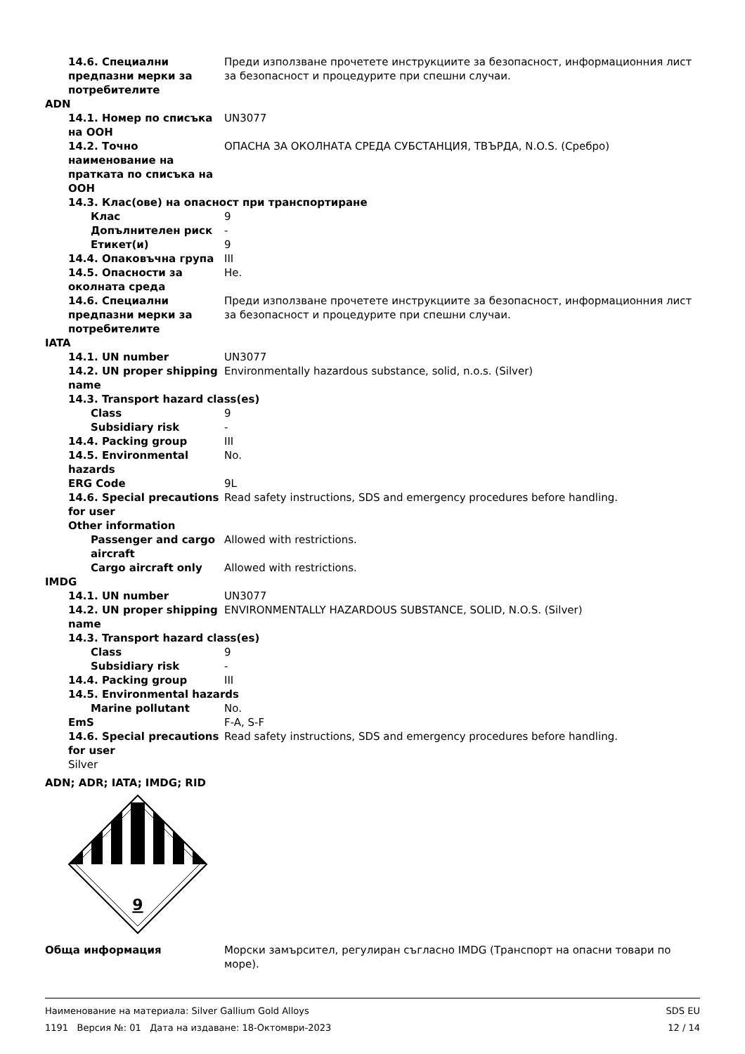14.6. Специални предпазни мерки за потребителите
Преди използване прочетете инструкциите за безопасност, информационния лист за безопасност и процедурите при спешни случаи.
ADN
14.1. Номер по списъка на ООН
UN3077
14.2. Точно наименование на пратката по списъка на ООН
ОПАСНА ЗА ОКОЛНАТА СРЕДА СУБСТАНЦИЯ, ТВЪРДА, N.O.S. (Сребро)
14.3. Клас(ове) на опасност при транспортиране
Клас 9
Допълнителен риск -
Етикет(и) 9
14.4. Опаковъчна група III
14.5. Опасности за околната среда
Не.
14.6. Специални предпазни мерки за потребителите
Преди използване прочетете инструкциите за безопасност, информационния лист за безопасност и процедурите при спешни случаи.
IATA
14.1. UN number UN3077
14.2. UN proper shipping name
Environmentally hazardous substance, solid, n.o.s. (Silver)
14.3. Transport hazard class(es)
Class 9
Subsidiary risk -
14.4. Packing group III
14.5. Environmental hazards
No.
ERG Code 9L
14.6. Special precautions for user
Read safety instructions, SDS and emergency procedures before handling.
Other information
Passenger and cargo aircraft
Allowed with restrictions.
Cargo aircraft only Allowed with restrictions.
IMDG
14.1. UN number UN3077
14.2. UN proper shipping name
ENVIRONMENTALLY HAZARDOUS SUBSTANCE, SOLID, N.O.S. (Silver)
14.3. Transport hazard class(es)
Class 9
Subsidiary risk -
14.4. Packing group III
14.5. Environmental hazards
Marine pollutant No.
EmS F-A, S-F
14.6. Special precautions for user
Read safety instructions, SDS and emergency procedures before handling.
Silver
ADN; ADR; IATA; IMDG; RID
9
Обща информация Морски замърсител, регулиран съгласно IMDG (Транспорт на опасни товари по море).
Наименование на материала: Silver Gallium Gold Alloys
1191 Версия №: 01 Дата на издаване: 18-Октомври-2023
SDS EU
12 / 14